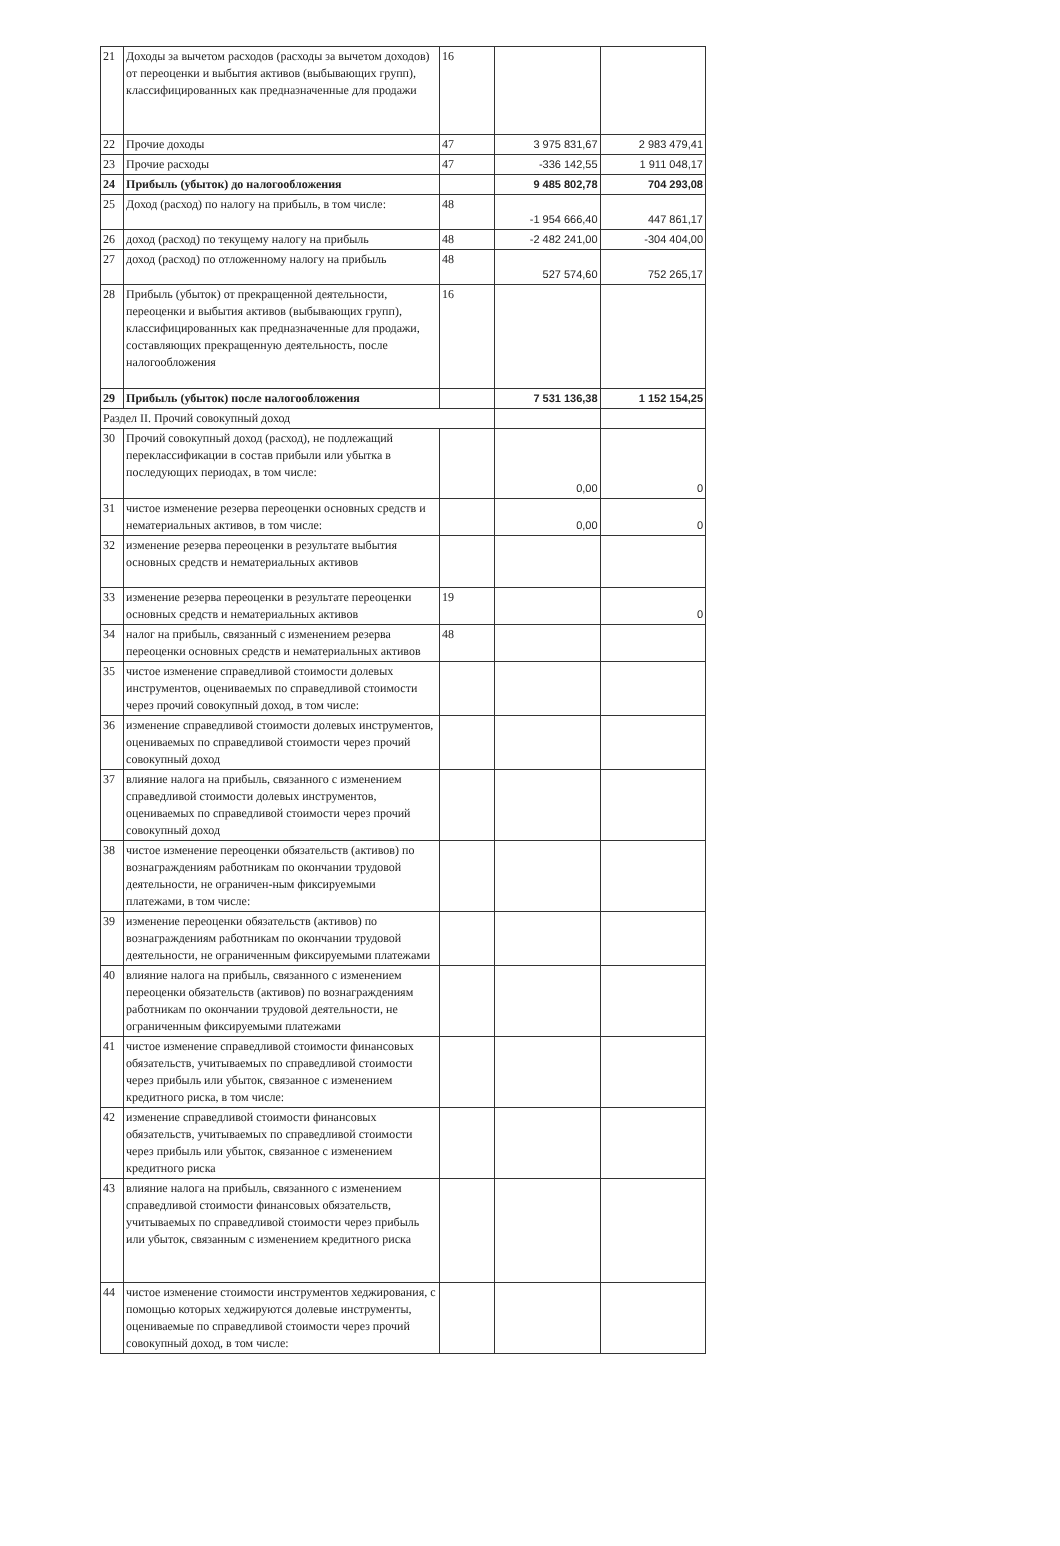| 21 | Доходы за вычетом расходов (расходы за вычетом доходов) от переоценки и выбытия активов (выбывающих групп), классифицированных как предназначенные для продажи | 16 | | |
| 22 | Прочие доходы | 47 | 3 975 831,67 | 2 983 479,41 |
| 23 | Прочие расходы | 47 | -336 142,55 | 1 911 048,17 |
| 24 | Прибыль (убыток) до налогообложения | | 9 485 802,78 | 704 293,08 |
| 25 | Доход (расход) по налогу на прибыль, в том числе: | 48 | -1 954 666,40 | 447 861,17 |
| 26 | доход (расход) по текущему налогу на прибыль | 48 | -2 482 241,00 | -304 404,00 |
| 27 | доход (расход) по отложенному налогу на прибыль | 48 | 527 574,60 | 752 265,17 |
| 28 | Прибыль (убыток) от прекращенной деятельности, переоценки и выбытия активов (выбывающих групп), классифицированных как предназначенные для продажи, составляющих прекращенную деятельность, после налогообложения | 16 | | |
| 29 | Прибыль (убыток) после налогообложения | | 7 531 136,38 | 1 152 154,25 |
| Раздел II. Прочий совокупный доход | | | | |
| 30 | Прочий совокупный доход (расход), не подлежащий переклассификации в состав прибыли или убытка в последующих периодах, в том числе: | | 0,00 | 0 |
| 31 | чистое изменение резерва переоценки основных средств и нематериальных активов, в том числе: | | 0,00 | 0 |
| 32 | изменение резерва переоценки в результате выбытия основных средств и нематериальных активов | | | |
| 33 | изменение резерва переоценки в результате переоценки основных средств и нематериальных активов | 19 | | 0 |
| 34 | налог на прибыль, связанный с изменением резерва переоценки основных средств и нематериальных активов | 48 | | |
| 35 | чистое изменение справедливой стоимости долевых инструментов, оцениваемых по справедливой стоимости через прочий совокупный доход, в том числе: | | | |
| 36 | изменение справедливой стоимости долевых инструментов, оцениваемых по справедливой стоимости через прочий совокупный доход | | | |
| 37 | влияние налога на прибыль, связанного с изменением справедливой стоимости долевых инструментов, оцениваемых по справедливой стоимости через прочий совокупный доход | | | |
| 38 | чистое изменение переоценки обязательств (активов) по вознаграждениям работникам по окончании трудовой деятельности, не ограничен-ным фиксируемыми платежами, в том числе: | | | |
| 39 | изменение переоценки обязательств (активов) по вознаграждениям работникам по окончании трудовой деятельности, не ограниченным фиксируемыми платежами | | | |
| 40 | влияние налога на прибыль, связанного с изменением переоценки обязательств (активов) по вознаграждениям работникам по окончании трудовой деятельности, не ограниченным фиксируемыми платежами | | | |
| 41 | чистое изменение справедливой стоимости финансовых обязательств, учитываемых по справедливой стоимости через прибыль или убыток, связанное с изменением кредитного риска, в том числе: | | | |
| 42 | изменение справедливой стоимости финансовых обязательств, учитываемых по справедливой стоимости через прибыль или убыток, связанное с изменением кредитного риска | | | |
| 43 | влияние налога на прибыль, связанного с изменением справедливой стоимости финансовых обязательств, учитываемых по справедливой стоимости через прибыль или убыток, связанным с изменением кредитного риска | | | |
| 44 | чистое изменение стоимости инструментов хеджирования, с помощью которых хеджируются долевые инструменты, оцениваемые по справедливой стоимости через прочий совокупный доход, в том числе: | | | |